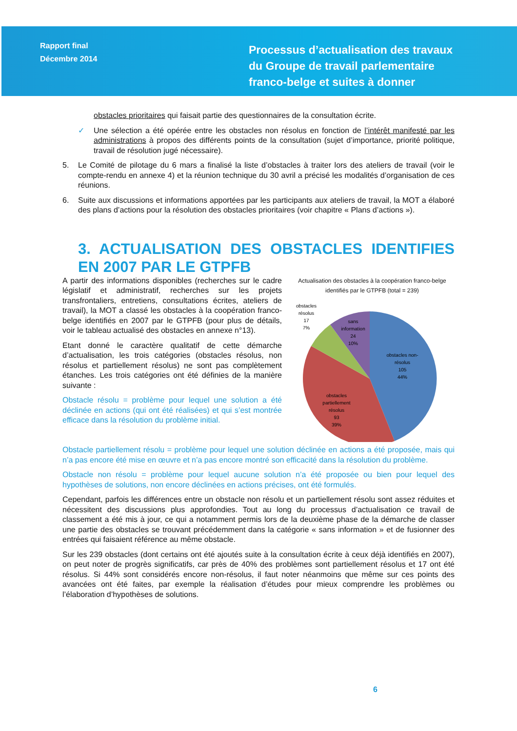Rapport final
Décembre 2014
Processus d’actualisation des travaux du Groupe de travail parlementaire franco-belge et suites à donner
obstacles prioritaires qui faisait partie des questionnaires de la consultation écrite.
✓ Une sélection a été opérée entre les obstacles non résolus en fonction de l’intérêt manifesté par les administrations à propos des différents points de la consultation (sujet d’importance, priorité politique, travail de résolution jugé nécessaire).
5. Le Comité de pilotage du 6 mars a finalisé la liste d’obstacles à traiter lors des ateliers de travail (voir le compte-rendu en annexe 4) et la réunion technique du 30 avril a précisé les modalités d’organisation de ces réunions.
6. Suite aux discussions et informations apportées par les participants aux ateliers de travail, la MOT a élaboré des plans d’actions pour la résolution des obstacles prioritaires (voir chapitre « Plans d’actions »).
3. ACTUALISATION DES OBSTACLES IDENTIFIES EN 2007 PAR LE GTPFB
A partir des informations disponibles (recherches sur le cadre législatif et administratif, recherches sur les projets transfrontaliers, entretiens, consultations écrites, ateliers de travail), la MOT a classé les obstacles à la coopération franco-belge identifiés en 2007 par le GTPFB (pour plus de détails, voir le tableau actualisé des obstacles en annexe n°13).
Etant donné le caractère qualitatif de cette démarche d’actualisation, les trois catégories (obstacles résolus, non résolus et partiellement résolus) ne sont pas complètement étanches. Les trois catégories ont été définies de la manière suivante :
Obstacle résolu = problème pour lequel une solution a été déclinée en actions (qui ont été réalisées) et qui s’est montrée efficace dans la résolution du problème initial.
Actualisation des obstacles à la coopération franco-belge identifiés par le GTPFB (total = 239)
obstacles non-
résolus
105
44%
obstacles
partiellement
résolus
93
39%
sans
information
24
10%
obstacles
résolus
17
7%
Obstacle partiellement résolu = problème pour lequel une solution déclinée en actions a été proposée, mais qui n’a pas encore été mise en œuvre et n’a pas encore montré son efficacité dans la résolution du problème.
Obstacle non résolu = problème pour lequel aucune solution n’a été proposée ou bien pour lequel des hypothèses de solutions, non encore déclinées en actions précises, ont été formulés.
Cependant, parfois les différences entre un obstacle non résolu et un partiellement résolu sont assez réduites et nécessitent des discussions plus approfondies. Tout au long du processus d’actualisation ce travail de classement a été mis à jour, ce qui a notamment permis lors de la deuxième phase de la démarche de classer une partie des obstacles se trouvant précédemment dans la catégorie « sans information » et de fusionner des entrées qui faisaient référence au même obstacle.
Sur les 239 obstacles (dont certains ont été ajoutés suite à la consultation écrite à ceux déjà identifiés en 2007), on peut noter de progrès significatifs, car près de 40% des problèmes sont partiellement résolus et 17 ont été résolus. Si 44% sont considérés encore non-résolus, il faut noter néanmoins que même sur ces points des avancées ont été faites, par exemple la réalisation d’études pour mieux comprendre les problèmes ou l’élaboration d’hypothèses de solutions.
6